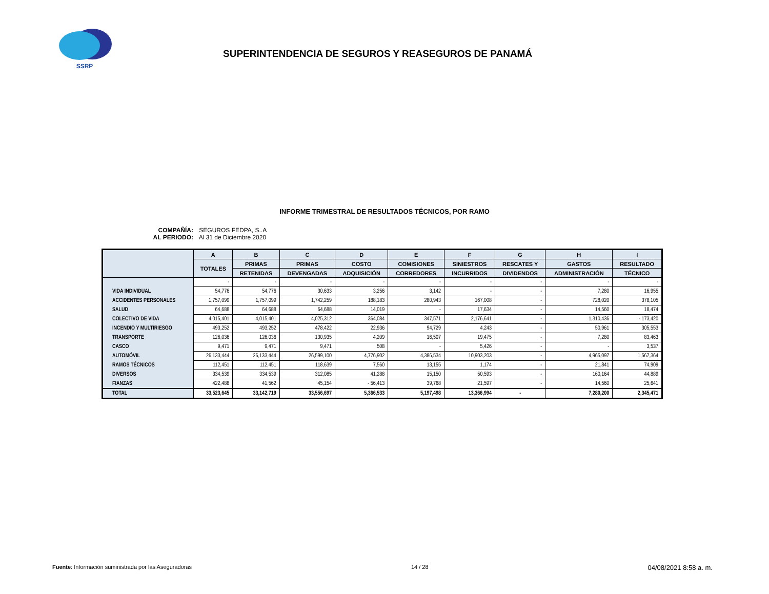SSRP
SUPERINTENDENCIA DE SEGUROS Y REASEGUROS DE PANAMÁ
INFORME TRIMESTRAL DE RESULTADOS TÉCNICOS, POR RAMO
COMPAÑÍA: SEGUROS FEDPA, S..A
AL PERIODO: Al 31 de Diciembre 2020
| | A | B | C | D | E | F | G | H | I |
| --- | --- | --- | --- | --- | --- | --- | --- | --- | --- |
| | TOTALES | PRIMAS | PRIMAS | COSTO | COMISIONES | SINIESTROS | RESCATES Y | GASTOS | RESULTADO |
| | | RETENIDAS | DEVENGADAS | ADQUISICIÓN | CORREDORES | INCURRIDOS | DIVIDENDOS | ADMINISTRACIÓN | TÉCNICO |
| | - | - | - | - | - | - | - | - | - |
| VIDA INDIVIDUAL | 54,776 | 54,776 | 30,633 | 3,256 | 3,142 | - | - | 7,280 | 16,955 |
| ACCIDENTES PERSONALES | 1,757,099 | 1,757,099 | 1,742,259 | 188,183 | 280,943 | 167,008 | - | 728,020 | 378,105 |
| SALUD | 64,688 | 64,688 | 64,688 | 14,019 | - | 17,634 | - | 14,560 | 18,474 |
| COLECTIVO DE VIDA | 4,015,401 | 4,015,401 | 4,025,312 | 364,084 | 347,571 | 2,176,641 | - | 1,310,436 | - 173,420 |
| INCENDIO Y MULTIRIESGO | 493,252 | 493,252 | 478,422 | 22,936 | 94,729 | 4,243 | - | 50,961 | 305,553 |
| TRANSPORTE | 126,036 | 126,036 | 130,935 | 4,209 | 16,507 | 19,475 | - | 7,280 | 83,463 |
| CASCO | 9,471 | 9,471 | 9,471 | 508 | - | 5,426 | - | - | 3,537 |
| AUTOMÓVIL | 26,133,444 | 26,133,444 | 26,599,100 | 4,776,902 | 4,386,534 | 10,903,203 | - | 4,965,097 | 1,567,364 |
| RAMOS TÉCNICOS | 112,451 | 112,451 | 118,639 | 7,560 | 13,155 | 1,174 | - | 21,841 | 74,909 |
| DIVERSOS | 334,539 | 334,539 | 312,085 | 41,288 | 15,150 | 50,593 | - | 160,164 | 44,889 |
| FIANZAS | 422,488 | 41,562 | 45,154 | - 56,413 | 39,768 | 21,597 | - | 14,560 | 25,641 |
| TOTAL | 33,523,645 | 33,142,719 | 33,556,697 | 5,366,533 | 5,197,498 | 13,366,994 | - | 7,280,200 | 2,345,471 |
Fuente: Información suministrada por las Aseguradoras
14 / 28
04/08/2021 8:58 a. m.